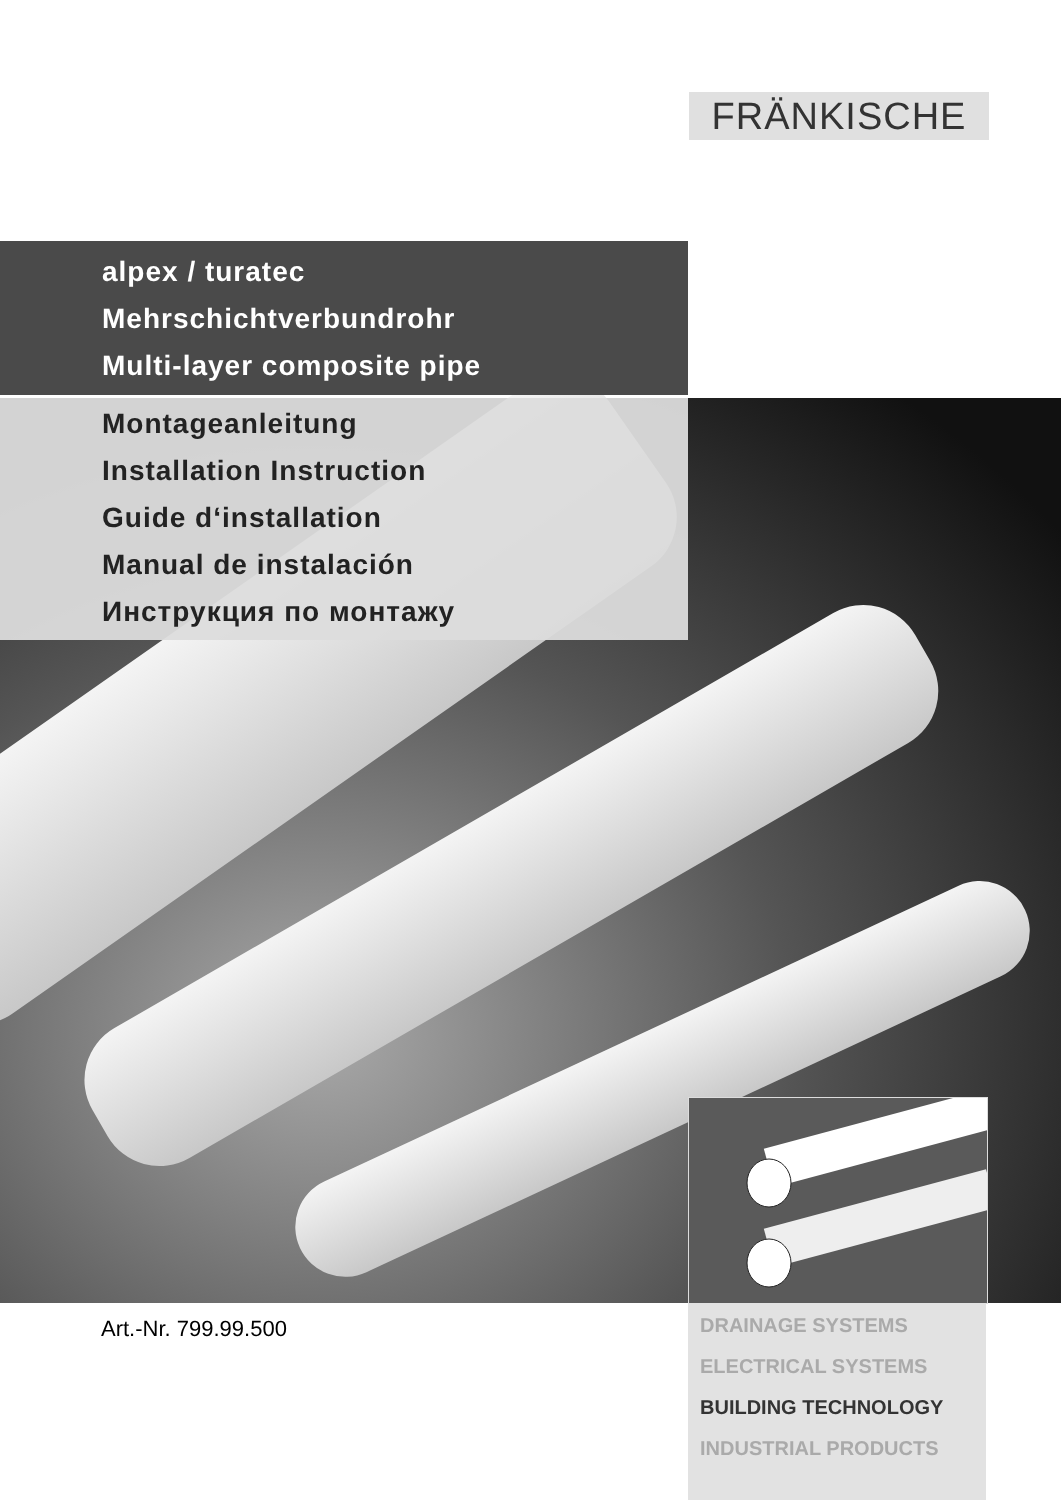FRÄNKISCHE
alpex / turatec
Mehrschichtverbundrohr
Multi-layer composite pipe
Montageanleitung
Installation Instruction
Guide d‘installation
Manual de instalación
Инструкция по монтажу
Art.-Nr. 799.99.500
DRAINAGE SYSTEMS
ELECTRICAL SYSTEMS
BUILDING TECHNOLOGY
INDUSTRIAL PRODUCTS